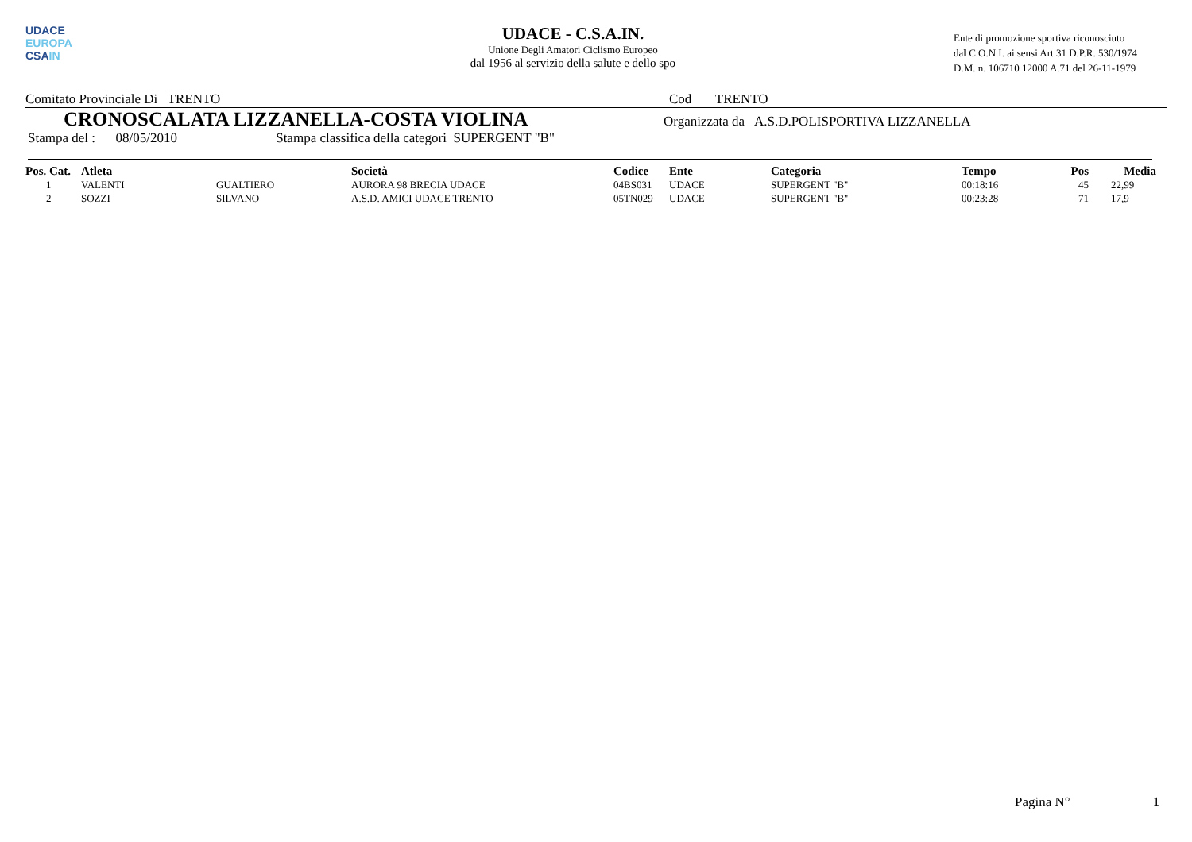UDACE
EUROPA
CSAIN
UDACE - C.S.A.IN.
Unione Degli Amatori Ciclismo Europeo
dal 1956 al servizio della salute e dello spo
Ente di promozione sportiva riconosciuto
dal C.O.N.I. ai sensi Art 31 D.P.R. 530/1974
D.M. n. 106710 12000 A.71 del 26-11-1979
Comitato Provinciale Di TRENTO Cod TRENTO
CRONOSCALATA LIZZANELLA-COSTA VIOLINA Organizzata da A.S.D.POLISPORTIVA LIZZANELLA
Stampa del : 08/05/2010 Stampa classifica della categori SUPERGENT "B"
| Pos. Cat. | Atleta | | Società | Codice | Ente | Categoria | Tempo | Pos | Media |
| --- | --- | --- | --- | --- | --- | --- | --- | --- | --- |
| 1 | VALENTI | GUALTIERO | AURORA 98 BRECIA UDACE | 04BS031 | UDACE | SUPERGENT "B" | 00:18:16 | 45 | 22,99 |
| 2 | SOZZI | SILVANO | A.S.D. AMICI UDACE TRENTO | 05TN029 | UDACE | SUPERGENT "B" | 00:23:28 | 71 | 17,9 |
Pagina N° 1